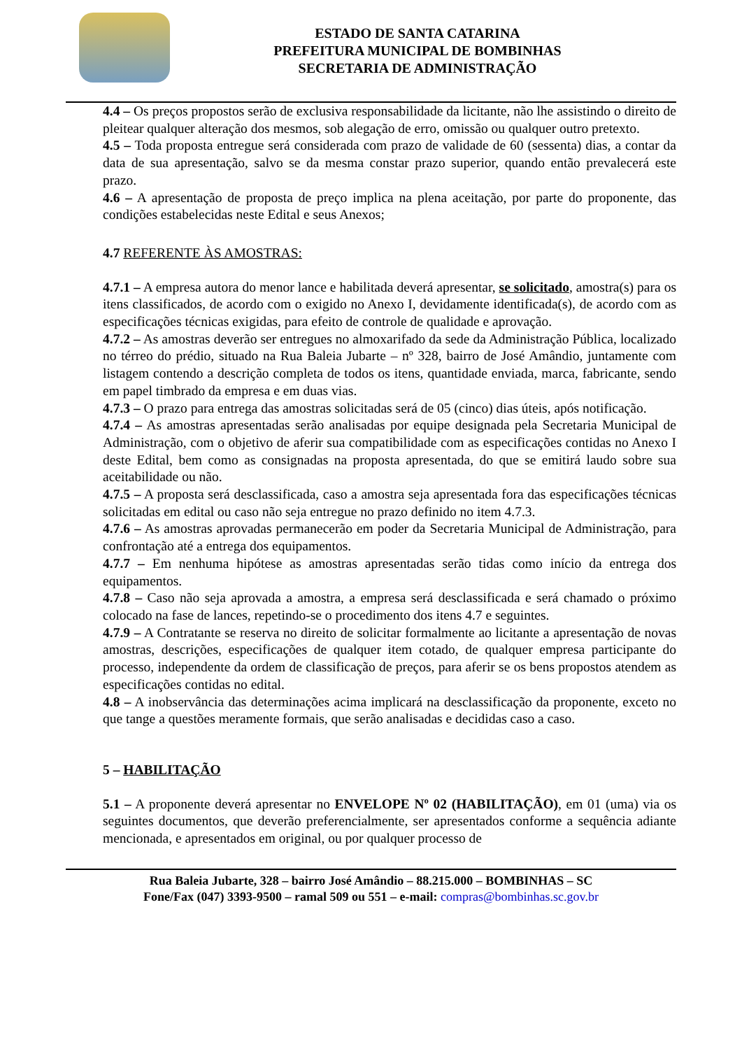ESTADO DE SANTA CATARINA
PREFEITURA MUNICIPAL DE BOMBINHAS
SECRETARIA DE ADMINISTRAÇÃO
4.4 – Os preços propostos serão de exclusiva responsabilidade da licitante, não lhe assistindo o direito de pleitear qualquer alteração dos mesmos, sob alegação de erro, omissão ou qualquer outro pretexto.
4.5 – Toda proposta entregue será considerada com prazo de validade de 60 (sessenta) dias, a contar da data de sua apresentação, salvo se da mesma constar prazo superior, quando então prevalecerá este prazo.
4.6 – A apresentação de proposta de preço implica na plena aceitação, por parte do proponente, das condições estabelecidas neste Edital e seus Anexos;
4.7 REFERENTE ÀS AMOSTRAS:
4.7.1 – A empresa autora do menor lance e habilitada deverá apresentar, se solicitado, amostra(s) para os itens classificados, de acordo com o exigido no Anexo I, devidamente identificada(s), de acordo com as especificações técnicas exigidas, para efeito de controle de qualidade e aprovação.
4.7.2 – As amostras deverão ser entregues no almoxarifado da sede da Administração Pública, localizado no térreo do prédio, situado na Rua Baleia Jubarte – nº 328, bairro de José Amândio, juntamente com listagem contendo a descrição completa de todos os itens, quantidade enviada, marca, fabricante, sendo em papel timbrado da empresa e em duas vias.
4.7.3 – O prazo para entrega das amostras solicitadas será de 05 (cinco) dias úteis, após notificação.
4.7.4 – As amostras apresentadas serão analisadas por equipe designada pela Secretaria Municipal de Administração, com o objetivo de aferir sua compatibilidade com as especificações contidas no Anexo I deste Edital, bem como as consignadas na proposta apresentada, do que se emitirá laudo sobre sua aceitabilidade ou não.
4.7.5 – A proposta será desclassificada, caso a amostra seja apresentada fora das especificações técnicas solicitadas em edital ou caso não seja entregue no prazo definido no item 4.7.3.
4.7.6 – As amostras aprovadas permanecerão em poder da Secretaria Municipal de Administração, para confrontação até a entrega dos equipamentos.
4.7.7 – Em nenhuma hipótese as amostras apresentadas serão tidas como início da entrega dos equipamentos.
4.7.8 – Caso não seja aprovada a amostra, a empresa será desclassificada e será chamado o próximo colocado na fase de lances, repetindo-se o procedimento dos itens 4.7 e seguintes.
4.7.9 – A Contratante se reserva no direito de solicitar formalmente ao licitante a apresentação de novas amostras, descrições, especificações de qualquer item cotado, de qualquer empresa participante do processo, independente da ordem de classificação de preços, para aferir se os bens propostos atendem as especificações contidas no edital.
4.8 – A inobservância das determinações acima implicará na desclassificação da proponente, exceto no que tange a questões meramente formais, que serão analisadas e decididas caso a caso.
5 – HABILITAÇÃO
5.1 – A proponente deverá apresentar no ENVELOPE Nº 02 (HABILITAÇÃO), em 01 (uma) via os seguintes documentos, que deverão preferencialmente, ser apresentados conforme a sequência adiante mencionada, e apresentados em original, ou por qualquer processo de
Rua Baleia Jubarte, 328 – bairro José Amândio – 88.215.000 – BOMBINHAS – SC
Fone/Fax (047) 3393-9500 – ramal 509 ou 551 – e-mail: compras@bombinhas.sc.gov.br